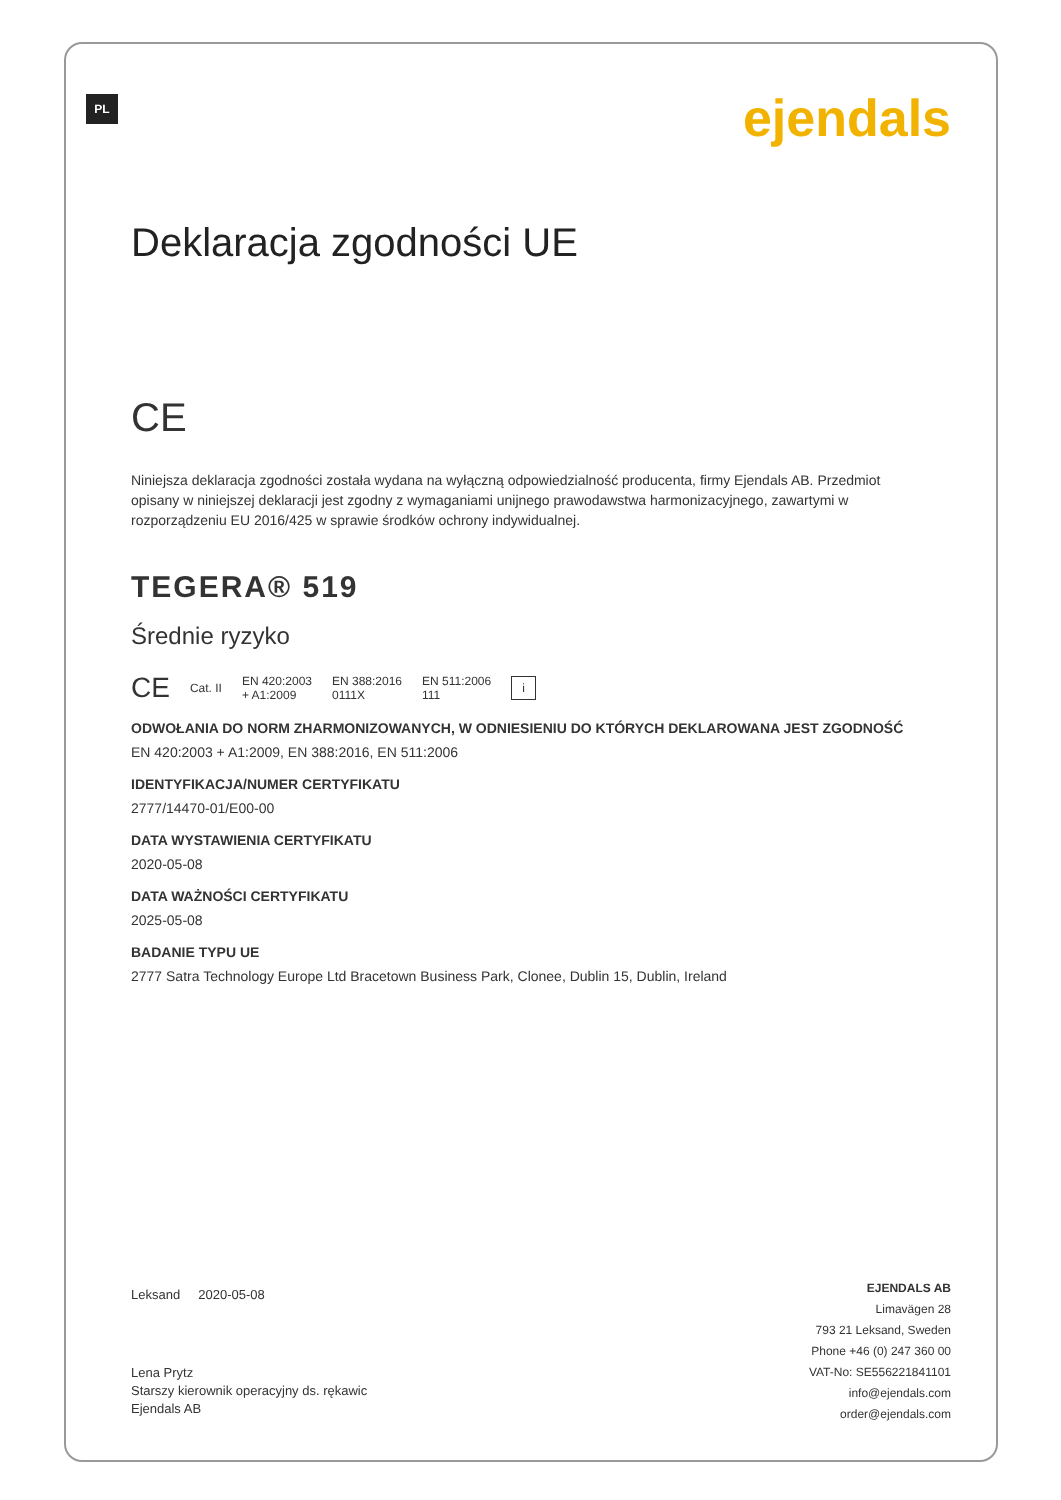PL ejendals
Deklaracja zgodności UE
CE
Niniejsza deklaracja zgodności została wydana na wyłączną odpowiedzialność producenta, firmy Ejendals AB. Przedmiot opisany w niniejszej deklaracji jest zgodny z wymaganiami unijnego prawodawstwa harmonizacyjnego, zawartymi w rozporządzeniu EU 2016/425 w sprawie środków ochrony indywidualnej.
TEGERA® 519
Średnie ryzyko
CE Cat. II EN 420:2003
+ A1:2009 EN 388:2016
0111X EN 511:2006
111 i
ODWOŁANIA DO NORM ZHARMONIZOWANYCH, W ODNIESIENIU DO KTÓRYCH DEKLAROWANA JEST ZGODNOŚĆ
EN 420:2003 + A1:2009, EN 388:2016, EN 511:2006
IDENTYFIKACJA/NUMER CERTYFIKATU
2777/14470-01/E00-00
DATA WYSTAWIENIA CERTYFIKATU
2020-05-08
DATA WAŻNOŚCI CERTYFIKATU
2025-05-08
BADANIE TYPU UE
2777 Satra Technology Europe Ltd Bracetown Business Park, Clonee, Dublin 15, Dublin, Ireland
Leksand 2020-05-08
Lena Prytz
Starszy kierownik operacyjny ds. rękawic
Ejendals AB
EJENDALS AB
Limavägen 28
793 21 Leksand, Sweden
Phone +46 (0) 247 360 00
VAT-No: SE556221841101
info@ejendals.com
order@ejendals.com